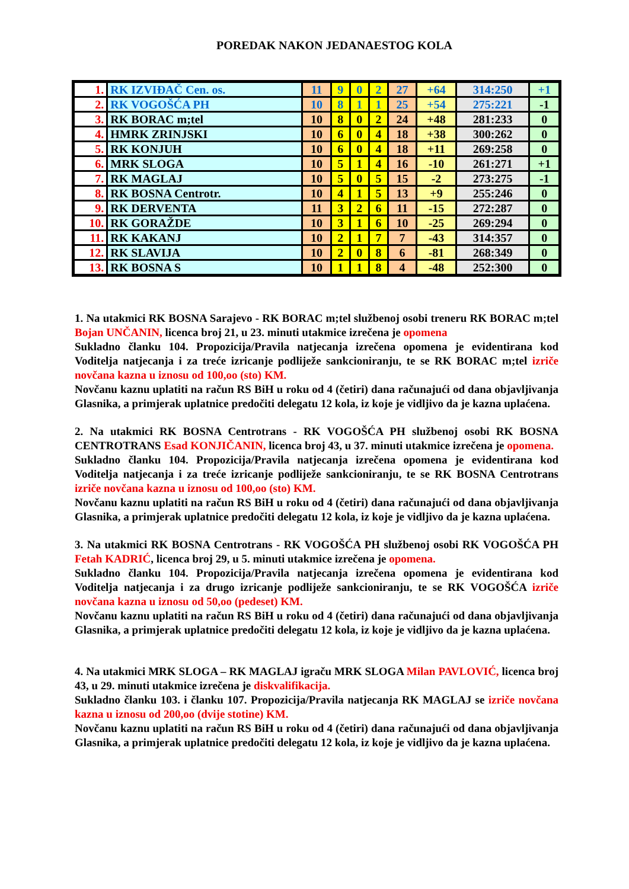POREDAK NAKON JEDANAESTOG KOLA
| 1. | RK IZVIĐAČ Cen. os. | 11 | 9 | 0 | 2 | 27 | +64 | 314:250 | +1 |
| 2. | RK VOGOŠĆA PH | 10 | 8 | 1 | 1 | 25 | +54 | 275:221 | -1 |
| 3. | RK BORAC m;tel | 10 | 8 | 0 | 2 | 24 | +48 | 281:233 | 0 |
| 4. | HMRK ZRINJSKI | 10 | 6 | 0 | 4 | 18 | +38 | 300:262 | 0 |
| 5. | RK KONJUH | 10 | 6 | 0 | 4 | 18 | +11 | 269:258 | 0 |
| 6. | MRK SLOGA | 10 | 5 | 1 | 4 | 16 | -10 | 261:271 | +1 |
| 7. | RK MAGLAJ | 10 | 5 | 0 | 5 | 15 | -2 | 273:275 | -1 |
| 8. | RK BOSNA Centrotr. | 10 | 4 | 1 | 5 | 13 | +9 | 255:246 | 0 |
| 9. | RK DERVENTA | 11 | 3 | 2 | 6 | 11 | -15 | 272:287 | 0 |
| 10. | RK GORAŽDE | 10 | 3 | 1 | 6 | 10 | -25 | 269:294 | 0 |
| 11. | RK KAKANJ | 10 | 2 | 1 | 7 | 7 | -43 | 314:357 | 0 |
| 12. | RK SLAVIJA | 10 | 2 | 0 | 8 | 6 | -81 | 268:349 | 0 |
| 13. | RK BOSNA S | 10 | 1 | 1 | 8 | 4 | -48 | 252:300 | 0 |
1. Na utakmici RK BOSNA Sarajevo - RK BORAC m;tel službenoj osobi treneru RK BORAC m;tel Bojan UNČANIN, licenca broj 21, u 23. minuti utakmice izrečena je opomena
Sukladno članku 104. Propozicija/Pravila natjecanja izrečena opomena je evidentirana kod Voditelja natjecanja i za treće izricanje podliježe sankcioniranju, te se RK BORAC m;tel izriče novčana kazna u iznosu od 100,oo (sto) KM.
Novčanu kaznu uplatiti na račun RS BiH u roku od 4 (četiri) dana računajući od dana objavljivanja Glasnika, a primjerak uplatnice predočiti delegatu 12 kola, iz koje je vidljivo da je kazna uplaćena.
2. Na utakmici RK BOSNA Centrotrans - RK VOGOŠĆA PH službenoj osobi RK BOSNA CENTROTRANS Esad KONJIČANIN, licenca broj 43, u 37. minuti utakmice izrečena je opomena.
Sukladno članku 104. Propozicija/Pravila natjecanja izrečena opomena je evidentirana kod Voditelja natjecanja i za treće izricanje podliježe sankcioniranju, te se RK BOSNA Centrotrans izriče novčana kazna u iznosu od 100,oo (sto) KM.
Novčanu kaznu uplatiti na račun RS BiH u roku od 4 (četiri) dana računajući od dana objavljivanja Glasnika, a primjerak uplatnice predočiti delegatu 12 kola, iz koje je vidljivo da je kazna uplaćena.
3. Na utakmici RK BOSNA Centrotrans - RK VOGOŠĆA PH službenoj osobi RK VOGOŠĆA PH Fetah KADRIĆ, licenca broj 29, u 5. minuti utakmice izrečena je opomena.
Sukladno članku 104. Propozicija/Pravila natjecanja izrečena opomena je evidentirana kod Voditelja natjecanja i za drugo izricanje podliježe sankcioniranju, te se RK VOGOŠĆA izriče novčana kazna u iznosu od 50,oo (pedeset) KM.
Novčanu kaznu uplatiti na račun RS BiH u roku od 4 (četiri) dana računajući od dana objavljivanja Glasnika, a primjerak uplatnice predočiti delegatu 12 kola, iz koje je vidljivo da je kazna uplaćena.
4. Na utakmici MRK SLOGA – RK MAGLAJ igraču MRK SLOGA Milan PAVLOVIĆ, licenca broj 43, u 29. minuti utakmice izrečena je diskvalifikacija.
Sukladno članku 103. i članku 107. Propozicija/Pravila natjecanja RK MAGLAJ se izriče novčana kazna u iznosu od 200,oo (dvije stotine) KM.
Novčanu kaznu uplatiti na račun RS BiH u roku od 4 (četiri) dana računajući od dana objavljivanja Glasnika, a primjerak uplatnice predočiti delegatu 12 kola, iz koje je vidljivo da je kazna uplaćena.